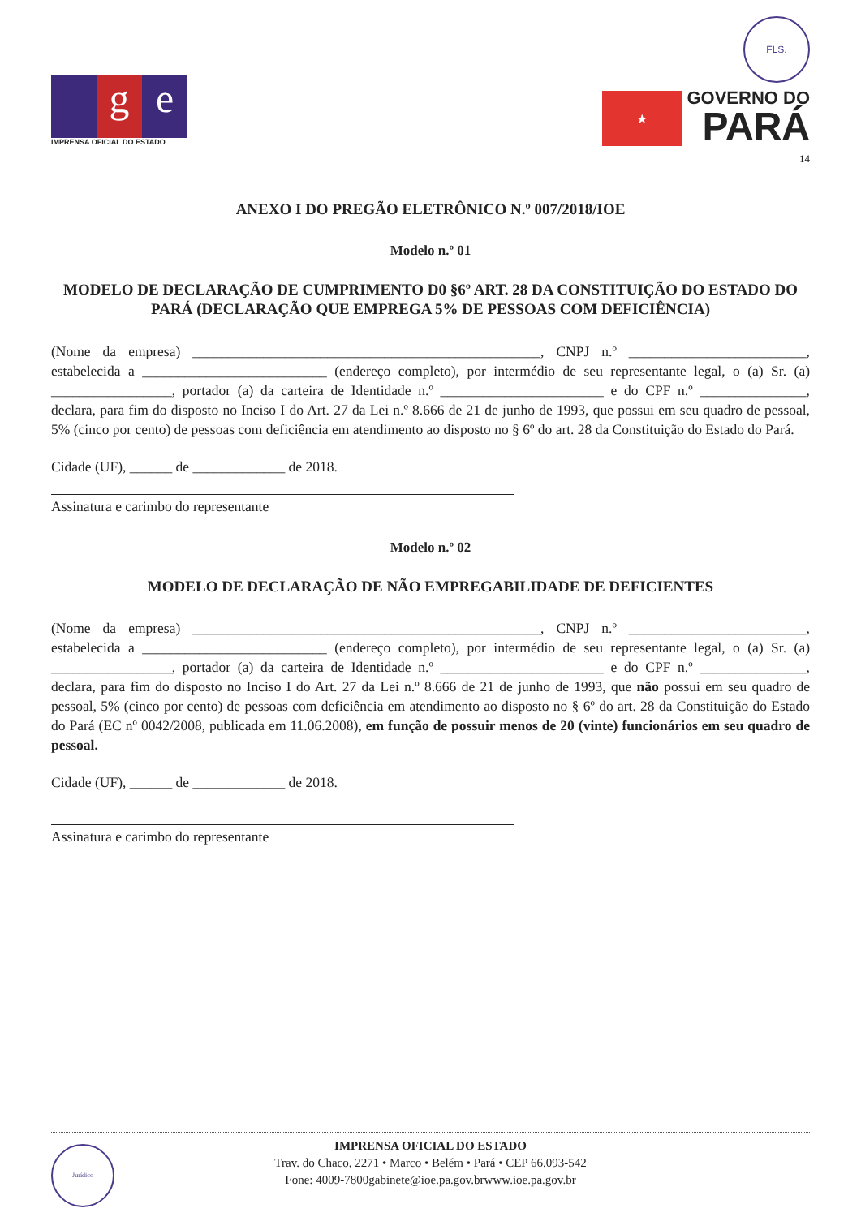g e
IMPRENSA OFICIAL DO ESTADO
FLS.
★
GOVERNO DO
PARÁ
14
ANEXO I DO PREGÃO ELETRÔNICO N.º 007/2018/IOE
Modelo n.º 01
MODELO DE DECLARAÇÃO DE CUMPRIMENTO D0 §6º ART. 28 DA CONSTITUIÇÃO DO ESTADO DO PARÁ (DECLARAÇÃO QUE EMPREGA 5% DE PESSOAS COM DEFICIÊNCIA)
(Nome da empresa) _________________________________________________, CNPJ n.º _________________________, estabelecida a __________________________ (endereço completo), por intermédio de seu representante legal, o (a) Sr. (a) _________________, portador (a) da carteira de Identidade n.º _______________________ e do CPF n.º _______________, declara, para fim do disposto no Inciso I do Art. 27 da Lei n.º 8.666 de 21 de junho de 1993, que possui em seu quadro de pessoal, 5% (cinco por cento) de pessoas com deficiência em atendimento ao disposto no § 6º do art. 28 da Constituição do Estado do Pará.
Cidade (UF), ______ de _____________ de 2018.
Assinatura e carimbo do representante
Modelo n.º 02
MODELO DE DECLARAÇÃO DE NÃO EMPREGABILIDADE DE DEFICIENTES
(Nome da empresa) _________________________________________________, CNPJ n.º _________________________, estabelecida a __________________________ (endereço completo), por intermédio de seu representante legal, o (a) Sr. (a) _________________, portador (a) da carteira de Identidade n.º _______________________ e do CPF n.º _______________, declara, para fim do disposto no Inciso I do Art. 27 da Lei n.º 8.666 de 21 de junho de 1993, que não possui em seu quadro de pessoal, 5% (cinco por cento) de pessoas com deficiência em atendimento ao disposto no § 6º do art. 28 da Constituição do Estado do Pará (EC nº 0042/2008, publicada em 11.06.2008), em função de possuir menos de 20 (vinte) funcionários em seu quadro de pessoal.
Cidade (UF), ______ de _____________ de 2018.
Assinatura e carimbo do representante
Jurídico
IMPRENSA OFICIAL DO ESTADO
Trav. do Chaco, 2271 • Marco • Belém • Pará • CEP 66.093-542
Fone: 4009-7800gabinete@ioe.pa.gov.brwww.ioe.pa.gov.br